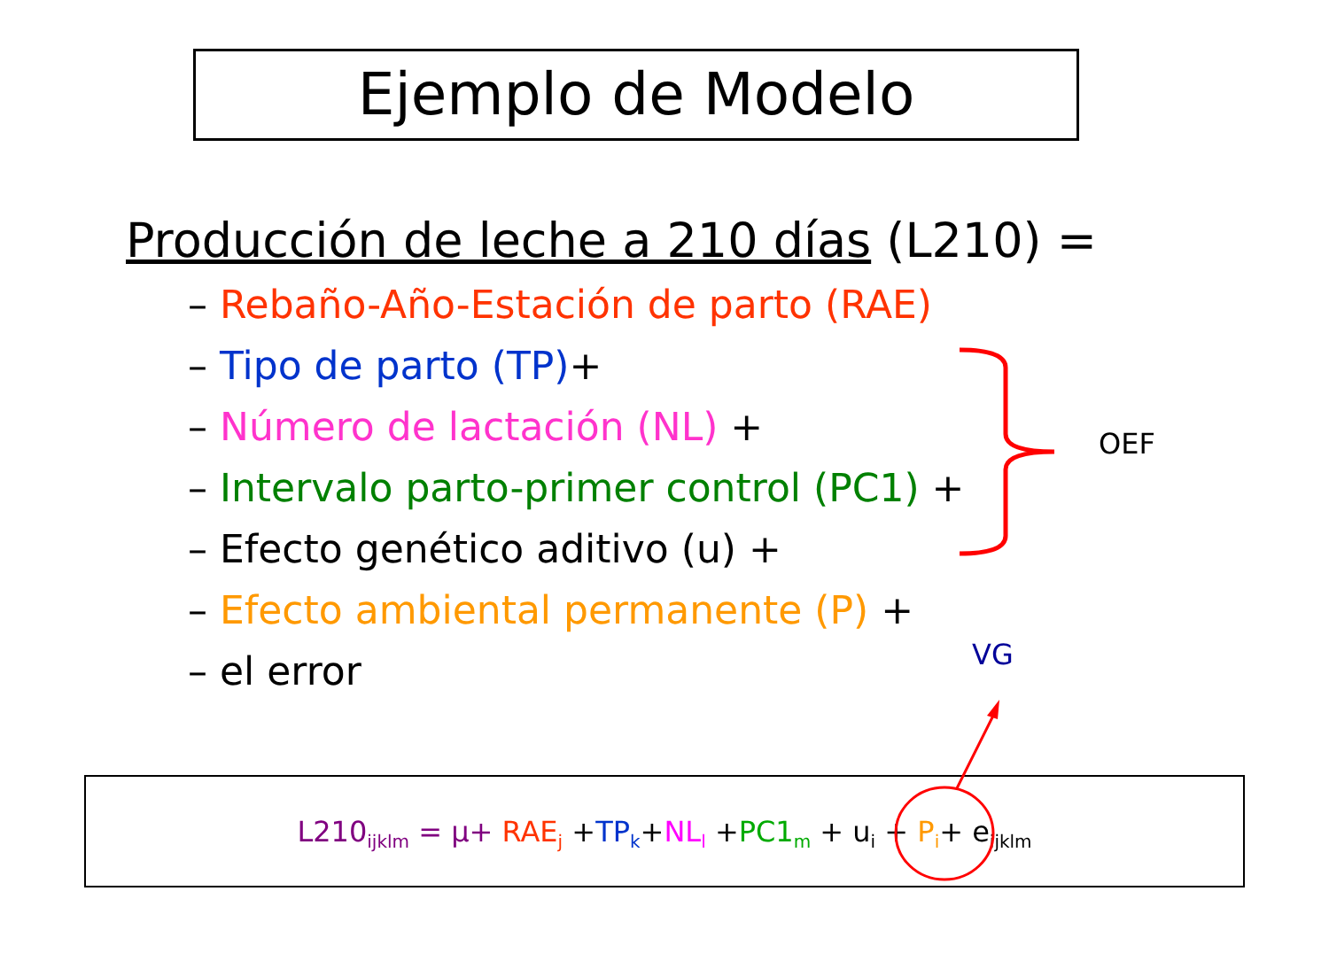Ejemplo de Modelo
Producción de leche a 210 días (L210) =
– Rebaño-Año-Estación de parto (RAE)
– Tipo de parto (TP)+
– Número de lactación (NL) +
– Intervalo parto-primer control (PC1) +
– Efecto genético aditivo (u) +
– Efecto ambiental permanente (P) +
– el error
OEF
VG
L210<sub>ijklm</sub> = µ+ RAE<sub>j</sub> +TP<sub>k</sub>+NL<sub>l</sub> +PC1<sub>m</sub> + u<sub>i</sub> + P<sub>i</sub>+ e<sub>ijklm</sub>